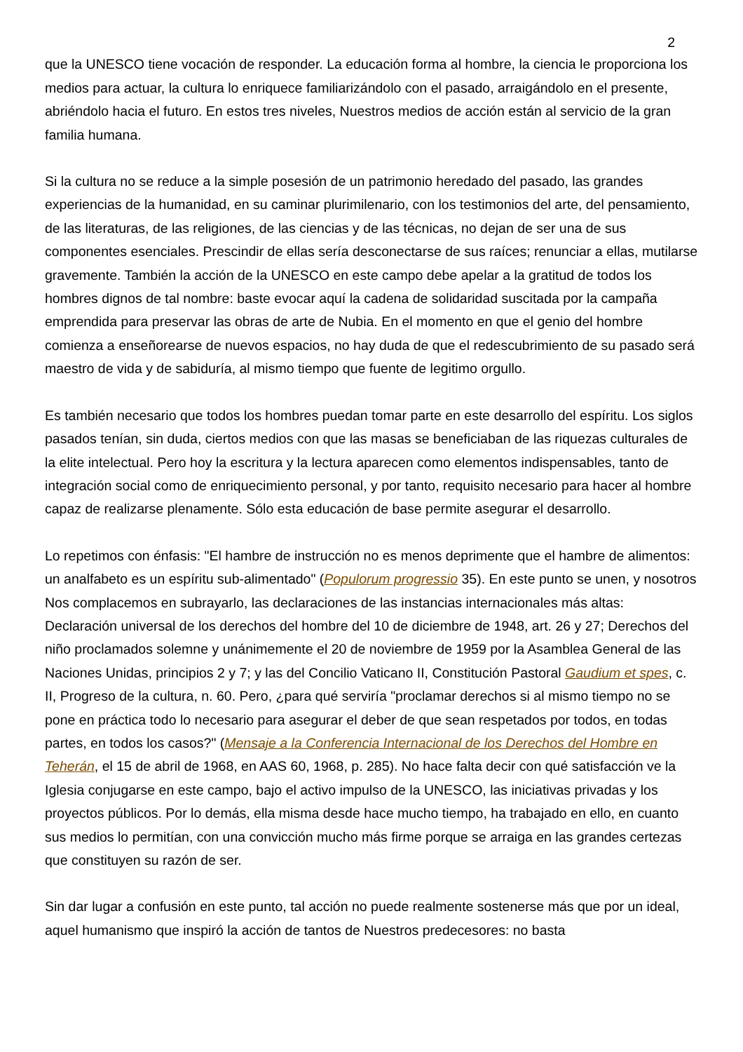2
que la UNESCO tiene vocación de responder. La educación forma al hombre, la ciencia le proporciona los medios para actuar, la cultura lo enriquece familiarizándolo con el pasado, arraigándolo en el presente, abriéndolo hacia el futuro. En estos tres niveles, Nuestros medios de acción están al servicio de la gran familia humana.
Si la cultura no se reduce a la simple posesión de un patrimonio heredado del pasado, las grandes experiencias de la humanidad, en su caminar plurimilenario, con los testimonios del arte, del pensamiento, de las literaturas, de las religiones, de las ciencias y de las técnicas, no dejan de ser una de sus componentes esenciales. Prescindir de ellas sería desconectarse de sus raíces; renunciar a ellas, mutilarse gravemente. También la acción de la UNESCO en este campo debe apelar a la gratitud de todos los hombres dignos de tal nombre: baste evocar aquí la cadena de solidaridad suscitada por la campaña emprendida para preservar las obras de arte de Nubia. En el momento en que el genio del hombre comienza a enseñorearse de nuevos espacios, no hay duda de que el redescubrimiento de su pasado será maestro de vida y de sabiduría, al mismo tiempo que fuente de legitimo orgullo.
Es también necesario que todos los hombres puedan tomar parte en este desarrollo del espíritu. Los siglos pasados tenían, sin duda, ciertos medios con que las masas se beneficiaban de las riquezas culturales de la elite intelectual. Pero hoy la escritura y la lectura aparecen como elementos indispensables, tanto de integración social como de enriquecimiento personal, y por tanto, requisito necesario para hacer al hombre capaz de realizarse plenamente. Sólo esta educación de base permite asegurar el desarrollo.
Lo repetimos con énfasis: "El hambre de instrucción no es menos deprimente que el hambre de alimentos: un analfabeto es un espíritu sub-alimentado" (Populorum progressio 35). En este punto se unen, y nosotros Nos complacemos en subrayarlo, las declaraciones de las instancias internacionales más altas: Declaración universal de los derechos del hombre del 10 de diciembre de 1948, art. 26 y 27; Derechos del niño proclamados solemne y unánimemente el 20 de noviembre de 1959 por la Asamblea General de las Naciones Unidas, principios 2 y 7; y las del Concilio Vaticano II, Constitución Pastoral Gaudium et spes, c. II, Progreso de la cultura, n. 60. Pero, ¿para qué serviría "proclamar derechos si al mismo tiempo no se pone en práctica todo lo necesario para asegurar el deber de que sean respetados por todos, en todas partes, en todos los casos?" (Mensaje a la Conferencia Internacional de los Derechos del Hombre en Teherán, el 15 de abril de 1968, en AAS 60, 1968, p. 285). No hace falta decir con qué satisfacción ve la Iglesia conjugarse en este campo, bajo el activo impulso de la UNESCO, las iniciativas privadas y los proyectos públicos. Por lo demás, ella misma desde hace mucho tiempo, ha trabajado en ello, en cuanto sus medios lo permitían, con una convicción mucho más firme porque se arraiga en las grandes certezas que constituyen su razón de ser.
Sin dar lugar a confusión en este punto, tal acción no puede realmente sostenerse más que por un ideal, aquel humanismo que inspiró la acción de tantos de Nuestros predecesores: no basta